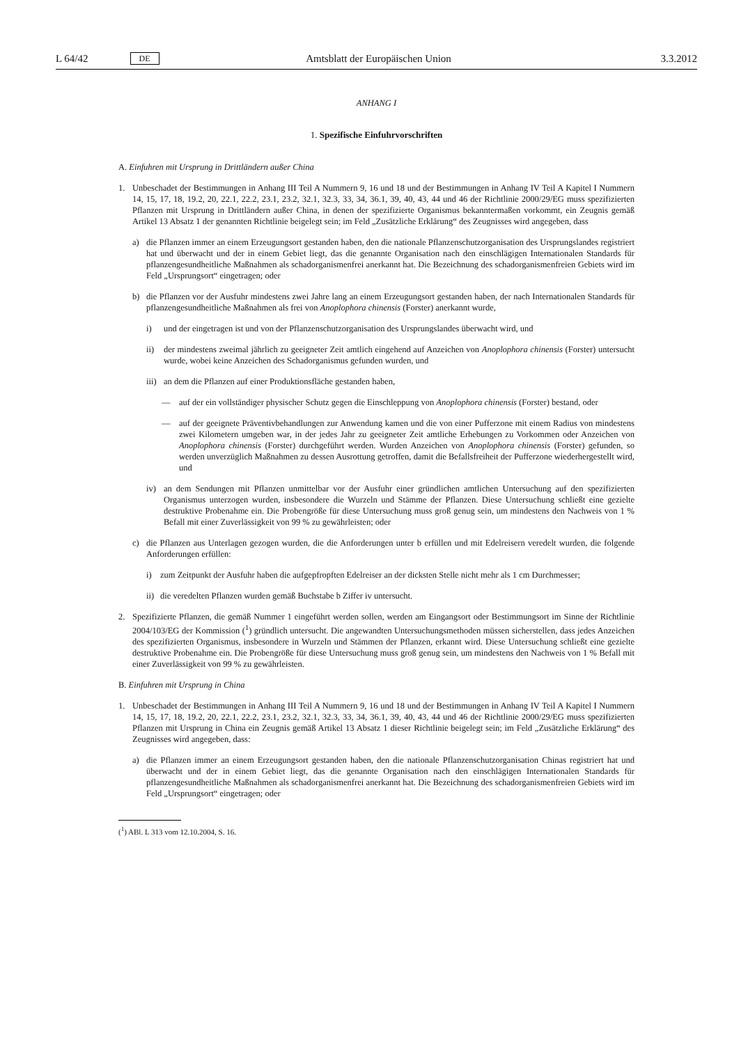L 64/42 DE Amtsblatt der Europäischen Union 3.3.2012
ANHANG I
1. Spezifische Einfuhrvorschriften
A. Einfuhren mit Ursprung in Drittländern außer China
1. Unbeschadet der Bestimmungen in Anhang III Teil A Nummern 9, 16 und 18 und der Bestimmungen in Anhang IV Teil A Kapitel I Nummern 14, 15, 17, 18, 19.2, 20, 22.1, 22.2, 23.1, 23.2, 32.1, 32.3, 33, 34, 36.1, 39, 40, 43, 44 und 46 der Richtlinie 2000/29/EG muss spezifizierten Pflanzen mit Ursprung in Drittländern außer China, in denen der spezifizierte Organismus bekanntermaßen vorkommt, ein Zeugnis gemäß Artikel 13 Absatz 1 der genannten Richtlinie beigelegt sein; im Feld „Zusätzliche Erklärung“ des Zeugnisses wird angegeben, dass
a) die Pflanzen immer an einem Erzeugungsort gestanden haben, den die nationale Pflanzenschutzorganisation des Ursprungslandes registriert hat und überwacht und der in einem Gebiet liegt, das die genannte Organisation nach den einschlägigen Internationalen Standards für pflanzengesundheitliche Maßnahmen als schadorganismenfrei anerkannt hat. Die Bezeichnung des schadorganismenfreien Gebiets wird im Feld „Ursprungsort“ eingetragen; oder
b) die Pflanzen vor der Ausfuhr mindestens zwei Jahre lang an einem Erzeugungsort gestanden haben, der nach Internationalen Standards für pflanzengesundheitliche Maßnahmen als frei von Anoplophora chinensis (Forster) anerkannt wurde,
i) und der eingetragen ist und von der Pflanzenschutzorganisation des Ursprungslandes überwacht wird, und
ii) der mindestens zweimal jährlich zu geeigneter Zeit amtlich eingehend auf Anzeichen von Anoplophora chinensis (Forster) untersucht wurde, wobei keine Anzeichen des Schadorganismus gefunden wurden, und
iii) an dem die Pflanzen auf einer Produktionsfläche gestanden haben,
— auf der ein vollständiger physischer Schutz gegen die Einschleppung von Anoplophora chinensis (Forster) bestand, oder
— auf der geeignete Präventivbehandlungen zur Anwendung kamen und die von einer Pufferzone mit einem Radius von mindestens zwei Kilometern umgeben war, in der jedes Jahr zu geeigneter Zeit amtliche Erhebungen zu Vorkommen oder Anzeichen von Anoplophora chinensis (Forster) durchgeführt werden. Wurden Anzeichen von Anoplophora chinensis (Forster) gefunden, so werden unverzüglich Maßnahmen zu dessen Ausrottung getroffen, damit die Befallsfreiheit der Pufferzone wiederhergestellt wird, und
iv) an dem Sendungen mit Pflanzen unmittelbar vor der Ausfuhr einer gründlichen amtlichen Untersuchung auf den spezifizierten Organismus unterzogen wurden, insbesondere die Wurzeln und Stämme der Pflanzen. Diese Untersuchung schließt eine gezielte destruktive Probenahme ein. Die Probengröße für diese Untersuchung muss groß genug sein, um mindestens den Nachweis von 1 % Befall mit einer Zuverlässigkeit von 99 % zu gewährleisten; oder
c) die Pflanzen aus Unterlagen gezogen wurden, die die Anforderungen unter b erfüllen und mit Edelreisern veredelt wurden, die folgende Anforderungen erfüllen:
i) zum Zeitpunkt der Ausfuhr haben die aufgepfropften Edelreiser an der dicksten Stelle nicht mehr als 1 cm Durchmesser;
ii) die veredelten Pflanzen wurden gemäß Buchstabe b Ziffer iv untersucht.
2. Spezifizierte Pflanzen, die gemäß Nummer 1 eingeführt werden sollen, werden am Eingangsort oder Bestimmungsort im Sinne der Richtlinie 2004/103/EG der Kommission (<sup>1</sup>) gründlich untersucht. Die angewandten Untersuchungsmethoden müssen sicherstellen, dass jedes Anzeichen des spezifizierten Organismus, insbesondere in Wurzeln und Stämmen der Pflanzen, erkannt wird. Diese Untersuchung schließt eine gezielte destruktive Probenahme ein. Die Probengröße für diese Untersuchung muss groß genug sein, um mindestens den Nachweis von 1 % Befall mit einer Zuverlässigkeit von 99 % zu gewährleisten.
B. Einfuhren mit Ursprung in China
1. Unbeschadet der Bestimmungen in Anhang III Teil A Nummern 9, 16 und 18 und der Bestimmungen in Anhang IV Teil A Kapitel I Nummern 14, 15, 17, 18, 19.2, 20, 22.1, 22.2, 23.1, 23.2, 32.1, 32.3, 33, 34, 36.1, 39, 40, 43, 44 und 46 der Richtlinie 2000/29/EG muss spezifizierten Pflanzen mit Ursprung in China ein Zeugnis gemäß Artikel 13 Absatz 1 dieser Richtlinie beigelegt sein; im Feld „Zusätzliche Erklärung“ des Zeugnisses wird angegeben, dass:
a) die Pflanzen immer an einem Erzeugungsort gestanden haben, den die nationale Pflanzenschutzorganisation Chinas registriert hat und überwacht und der in einem Gebiet liegt, das die genannte Organisation nach den einschlägigen Internationalen Standards für pflanzengesundheitliche Maßnahmen als schadorganismenfrei anerkannt hat. Die Bezeichnung des schadorganismenfreien Gebiets wird im Feld „Ursprungsort“ eingetragen; oder
(<sup>1</sup>) ABl. L 313 vom 12.10.2004, S. 16.